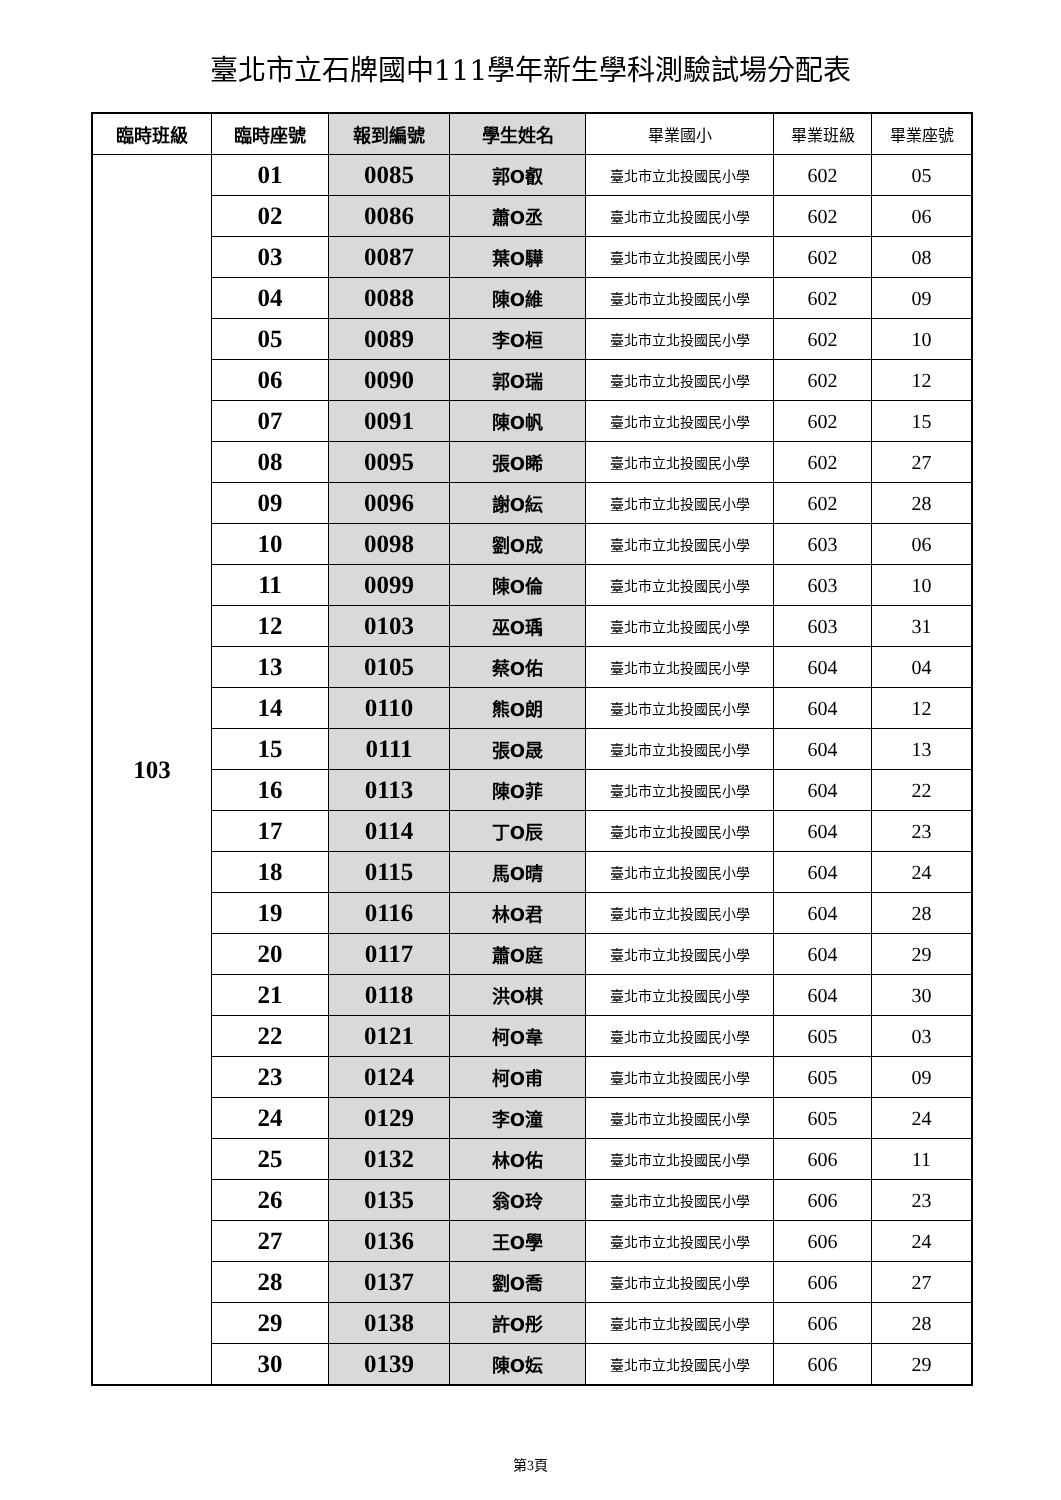臺北市立石牌國中111學年新生學科測驗試場分配表
| 臨時班級 | 臨時座號 | 報到編號 | 學生姓名 | 畢業國小 | 畢業班級 | 畢業座號 |
| --- | --- | --- | --- | --- | --- | --- |
| 103 | 01 | 0085 | 郭O叡 | 臺北市立北投國民小學 | 602 | 05 |
| | 02 | 0086 | 蕭O丞 | 臺北市立北投國民小學 | 602 | 06 |
| | 03 | 0087 | 葉O驊 | 臺北市立北投國民小學 | 602 | 08 |
| | 04 | 0088 | 陳O維 | 臺北市立北投國民小學 | 602 | 09 |
| | 05 | 0089 | 李O桓 | 臺北市立北投國民小學 | 602 | 10 |
| | 06 | 0090 | 郭O瑞 | 臺北市立北投國民小學 | 602 | 12 |
| | 07 | 0091 | 陳O帆 | 臺北市立北投國民小學 | 602 | 15 |
| | 08 | 0095 | 張O睎 | 臺北市立北投國民小學 | 602 | 27 |
| | 09 | 0096 | 謝O紜 | 臺北市立北投國民小學 | 602 | 28 |
| | 10 | 0098 | 劉O成 | 臺北市立北投國民小學 | 603 | 06 |
| | 11 | 0099 | 陳O倫 | 臺北市立北投國民小學 | 603 | 10 |
| | 12 | 0103 | 巫O瑀 | 臺北市立北投國民小學 | 603 | 31 |
| | 13 | 0105 | 蔡O佑 | 臺北市立北投國民小學 | 604 | 04 |
| | 14 | 0110 | 熊O朗 | 臺北市立北投國民小學 | 604 | 12 |
| | 15 | 0111 | 張O晟 | 臺北市立北投國民小學 | 604 | 13 |
| | 16 | 0113 | 陳O菲 | 臺北市立北投國民小學 | 604 | 22 |
| | 17 | 0114 | 丁O辰 | 臺北市立北投國民小學 | 604 | 23 |
| | 18 | 0115 | 馬O晴 | 臺北市立北投國民小學 | 604 | 24 |
| | 19 | 0116 | 林O君 | 臺北市立北投國民小學 | 604 | 28 |
| | 20 | 0117 | 蕭O庭 | 臺北市立北投國民小學 | 604 | 29 |
| | 21 | 0118 | 洪O棋 | 臺北市立北投國民小學 | 604 | 30 |
| | 22 | 0121 | 柯O韋 | 臺北市立北投國民小學 | 605 | 03 |
| | 23 | 0124 | 柯O甫 | 臺北市立北投國民小學 | 605 | 09 |
| | 24 | 0129 | 李O潼 | 臺北市立北投國民小學 | 605 | 24 |
| | 25 | 0132 | 林O佑 | 臺北市立北投國民小學 | 606 | 11 |
| | 26 | 0135 | 翁O玲 | 臺北市立北投國民小學 | 606 | 23 |
| | 27 | 0136 | 王O學 | 臺北市立北投國民小學 | 606 | 24 |
| | 28 | 0137 | 劉O喬 | 臺北市立北投國民小學 | 606 | 27 |
| | 29 | 0138 | 許O彤 | 臺北市立北投國民小學 | 606 | 28 |
| | 30 | 0139 | 陳O妘 | 臺北市立北投國民小學 | 606 | 29 |
第3頁